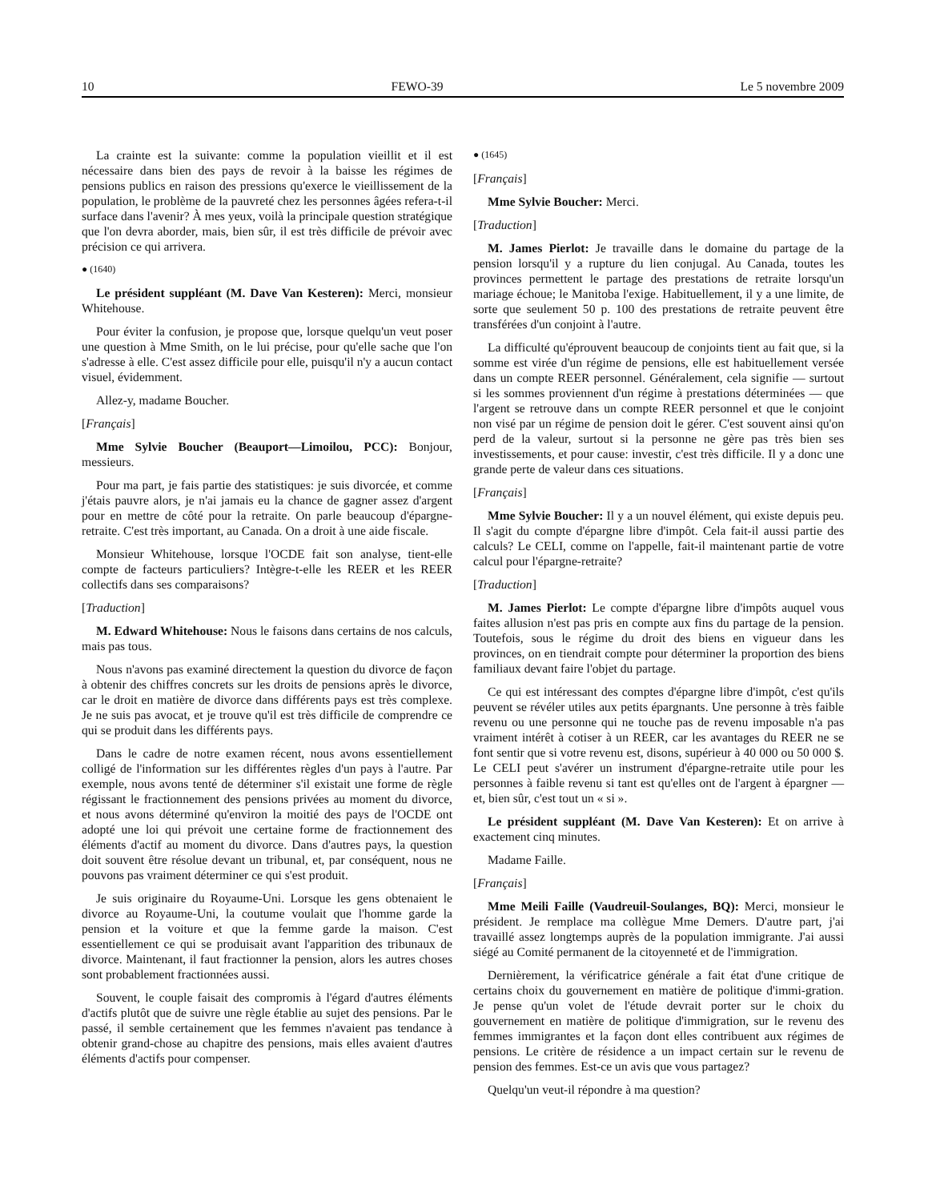10 FEWO-39 Le 5 novembre 2009
La crainte est la suivante: comme la population vieillit et il est nécessaire dans bien des pays de revoir à la baisse les régimes de pensions publics en raison des pressions qu'exerce le vieillissement de la population, le problème de la pauvreté chez les personnes âgées refera-t-il surface dans l'avenir? À mes yeux, voilà la principale question stratégique que l'on devra aborder, mais, bien sûr, il est très difficile de prévoir avec précision ce qui arrivera.
● (1640)
Le président suppléant (M. Dave Van Kesteren): Merci, monsieur Whitehouse.
Pour éviter la confusion, je propose que, lorsque quelqu'un veut poser une question à Mme Smith, on le lui précise, pour qu'elle sache que l'on s'adresse à elle. C'est assez difficile pour elle, puisqu'il n'y a aucun contact visuel, évidemment.
Allez-y, madame Boucher.
[Français]
Mme Sylvie Boucher (Beauport—Limoilou, PCC): Bonjour, messieurs.
Pour ma part, je fais partie des statistiques: je suis divorcée, et comme j'étais pauvre alors, je n'ai jamais eu la chance de gagner assez d'argent pour en mettre de côté pour la retraite. On parle beaucoup d'épargne-retraite. C'est très important, au Canada. On a droit à une aide fiscale.
Monsieur Whitehouse, lorsque l'OCDE fait son analyse, tient-elle compte de facteurs particuliers? Intègre-t-elle les REER et les REER collectifs dans ses comparaisons?
[Traduction]
M. Edward Whitehouse: Nous le faisons dans certains de nos calculs, mais pas tous.
Nous n'avons pas examiné directement la question du divorce de façon à obtenir des chiffres concrets sur les droits de pensions après le divorce, car le droit en matière de divorce dans différents pays est très complexe. Je ne suis pas avocat, et je trouve qu'il est très difficile de comprendre ce qui se produit dans les différents pays.
Dans le cadre de notre examen récent, nous avons essentiellement colligé de l'information sur les différentes règles d'un pays à l'autre. Par exemple, nous avons tenté de déterminer s'il existait une forme de règle régissant le fractionnement des pensions privées au moment du divorce, et nous avons déterminé qu'environ la moitié des pays de l'OCDE ont adopté une loi qui prévoit une certaine forme de fractionnement des éléments d'actif au moment du divorce. Dans d'autres pays, la question doit souvent être résolue devant un tribunal, et, par conséquent, nous ne pouvons pas vraiment déterminer ce qui s'est produit.
Je suis originaire du Royaume-Uni. Lorsque les gens obtenaient le divorce au Royaume-Uni, la coutume voulait que l'homme garde la pension et la voiture et que la femme garde la maison. C'est essentiellement ce qui se produisait avant l'apparition des tribunaux de divorce. Maintenant, il faut fractionner la pension, alors les autres choses sont probablement fractionnées aussi.
Souvent, le couple faisait des compromis à l'égard d'autres éléments d'actifs plutôt que de suivre une règle établie au sujet des pensions. Par le passé, il semble certainement que les femmes n'avaient pas tendance à obtenir grand-chose au chapitre des pensions, mais elles avaient d'autres éléments d'actifs pour compenser.
● (1645)
[Français]
Mme Sylvie Boucher: Merci.
[Traduction]
M. James Pierlot: Je travaille dans le domaine du partage de la pension lorsqu'il y a rupture du lien conjugal. Au Canada, toutes les provinces permettent le partage des prestations de retraite lorsqu'un mariage échoue; le Manitoba l'exige. Habituellement, il y a une limite, de sorte que seulement 50 p. 100 des prestations de retraite peuvent être transférées d'un conjoint à l'autre.
La difficulté qu'éprouvent beaucoup de conjoints tient au fait que, si la somme est virée d'un régime de pensions, elle est habituellement versée dans un compte REER personnel. Généralement, cela signifie — surtout si les sommes proviennent d'un régime à prestations déterminées — que l'argent se retrouve dans un compte REER personnel et que le conjoint non visé par un régime de pension doit le gérer. C'est souvent ainsi qu'on perd de la valeur, surtout si la personne ne gère pas très bien ses investissements, et pour cause: investir, c'est très difficile. Il y a donc une grande perte de valeur dans ces situations.
[Français]
Mme Sylvie Boucher: Il y a un nouvel élément, qui existe depuis peu. Il s'agit du compte d'épargne libre d'impôt. Cela fait-il aussi partie des calculs? Le CELI, comme on l'appelle, fait-il maintenant partie de votre calcul pour l'épargne-retraite?
[Traduction]
M. James Pierlot: Le compte d'épargne libre d'impôts auquel vous faites allusion n'est pas pris en compte aux fins du partage de la pension. Toutefois, sous le régime du droit des biens en vigueur dans les provinces, on en tiendrait compte pour déterminer la proportion des biens familiaux devant faire l'objet du partage.
Ce qui est intéressant des comptes d'épargne libre d'impôt, c'est qu'ils peuvent se révéler utiles aux petits épargnants. Une personne à très faible revenu ou une personne qui ne touche pas de revenu imposable n'a pas vraiment intérêt à cotiser à un REER, car les avantages du REER ne se font sentir que si votre revenu est, disons, supérieur à 40 000 ou 50 000 $. Le CELI peut s'avérer un instrument d'épargne-retraite utile pour les personnes à faible revenu si tant est qu'elles ont de l'argent à épargner — et, bien sûr, c'est tout un « si ».
Le président suppléant (M. Dave Van Kesteren): Et on arrive à exactement cinq minutes.
Madame Faille.
[Français]
Mme Meili Faille (Vaudreuil-Soulanges, BQ): Merci, monsieur le président. Je remplace ma collègue Mme Demers. D'autre part, j'ai travaillé assez longtemps auprès de la population immigrante. J'ai aussi siégé au Comité permanent de la citoyenneté et de l'immigration.
Dernièrement, la vérificatrice générale a fait état d'une critique de certains choix du gouvernement en matière de politique d'immi-gration. Je pense qu'un volet de l'étude devrait porter sur le choix du gouvernement en matière de politique d'immigration, sur le revenu des femmes immigrantes et la façon dont elles contribuent aux régimes de pensions. Le critère de résidence a un impact certain sur le revenu de pension des femmes. Est-ce un avis que vous partagez?
Quelqu'un veut-il répondre à ma question?